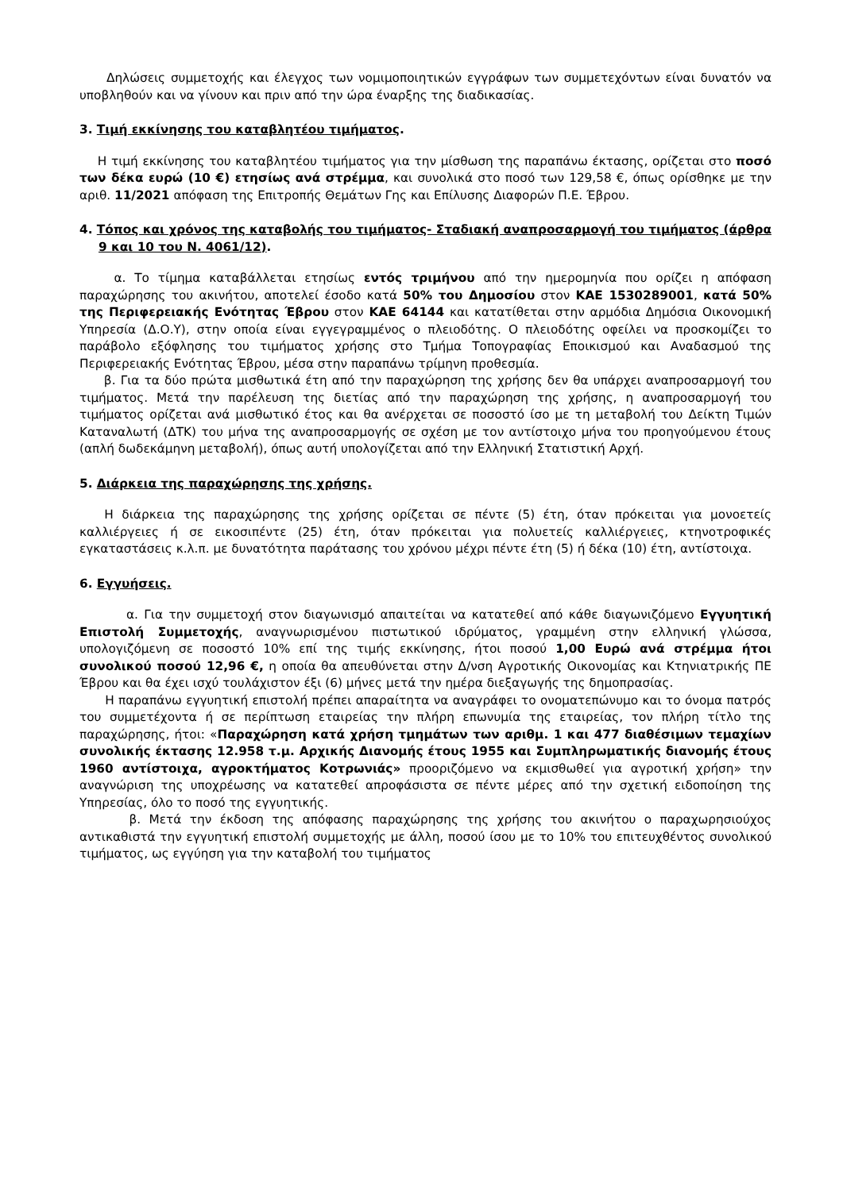Δηλώσεις συμμετοχής και έλεγχος των νομιμοποιητικών εγγράφων των συμμετεχόντων είναι δυνατόν να υποβληθούν και να γίνουν και πριν από την ώρα έναρξης της διαδικασίας.
3. Τιμή εκκίνησης του καταβλητέου τιμήματος.
Η τιμή εκκίνησης του καταβλητέου τιμήματος για την μίσθωση της παραπάνω έκτασης, ορίζεται στο ποσό των δέκα ευρώ (10 €) ετησίως ανά στρέμμα, και συνολικά στο ποσό των 129,58 €, όπως ορίσθηκε με την αριθ. 11/2021 απόφαση της Επιτροπής Θεμάτων Γης και Επίλυσης Διαφορών Π.Ε. Έβρου.
4. Τόπος και χρόνος της καταβολής του τιμήματος- Σταδιακή αναπροσαρμογή του τιμήματος (άρθρα 9 και 10 του Ν. 4061/12).
α. Το τίμημα καταβάλλεται ετησίως εντός τριμήνου από την ημερομηνία που ορίζει η απόφαση παραχώρησης του ακινήτου, αποτελεί έσοδο κατά 50% του Δημοσίου στον ΚΑΕ 1530289001, κατά 50% της Περιφερειακής Ενότητας Έβρου στον ΚΑΕ 64144 και κατατίθεται στην αρμόδια Δημόσια Οικονομική Υπηρεσία (Δ.Ο.Υ), στην οποία είναι εγγεγραμμένος ο πλειοδότης. Ο πλειοδότης οφείλει να προσκομίζει το παράβολο εξόφλησης του τιμήματος χρήσης στο Τμήμα Τοπογραφίας Εποικισμού και Αναδασμού της Περιφερειακής Ενότητας Έβρου, μέσα στην παραπάνω τρίμηνη προθεσμία.
β. Για τα δύο πρώτα μισθωτικά έτη από την παραχώρηση της χρήσης δεν θα υπάρχει αναπροσαρμογή του τιμήματος. Μετά την παρέλευση της διετίας από την παραχώρηση της χρήσης, η αναπροσαρμογή του τιμήματος ορίζεται ανά μισθωτικό έτος και θα ανέρχεται σε ποσοστό ίσο με τη μεταβολή του Δείκτη Τιμών Καταναλωτή (ΔΤΚ) του μήνα της αναπροσαρμογής σε σχέση με τον αντίστοιχο μήνα του προηγούμενου έτους (απλή δωδεκάμηνη μεταβολή), όπως αυτή υπολογίζεται από την Ελληνική Στατιστική Αρχή.
5. Διάρκεια της παραχώρησης της χρήσης.
Η διάρκεια της παραχώρησης της χρήσης ορίζεται σε πέντε (5) έτη, όταν πρόκειται για μονοετείς καλλιέργειες ή σε εικοσιπέντε (25) έτη, όταν πρόκειται για πολυετείς καλλιέργειες, κτηνοτροφικές εγκαταστάσεις κ.λ.π. με δυνατότητα παράτασης του χρόνου μέχρι πέντε έτη (5) ή δέκα (10) έτη, αντίστοιχα.
6. Εγγυήσεις.
α. Για την συμμετοχή στον διαγωνισμό απαιτείται να κατατεθεί από κάθε διαγωνιζόμενο Εγγυητική Επιστολή Συμμετοχής, αναγνωρισμένου πιστωτικού ιδρύματος, γραμμένη στην ελληνική γλώσσα, υπολογιζόμενη σε ποσοστό 10% επί της τιμής εκκίνησης, ήτοι ποσού 1,00 Ευρώ ανά στρέμμα ήτοι συνολικού ποσού 12,96 €, η οποία θα απευθύνεται στην Δ/νση Αγροτικής Οικονομίας και Κτηνιατρικής ΠΕ Έβρου και θα έχει ισχύ τουλάχιστον έξι (6) μήνες μετά την ημέρα διεξαγωγής της δημοπρασίας.
Η παραπάνω εγγυητική επιστολή πρέπει απαραίτητα να αναγράφει το ονοματεπώνυμο και το όνομα πατρός του συμμετέχοντα ή σε περίπτωση εταιρείας την πλήρη επωνυμία της εταιρείας, τον πλήρη τίτλο της παραχώρησης, ήτοι: «Παραχώρηση κατά χρήση τμημάτων των αριθμ. 1 και 477 διαθέσιμων τεμαχίων συνολικής έκτασης 12.958 τ.μ. Αρχικής Διανομής έτους 1955 και Συμπληρωματικής διανομής έτους 1960 αντίστοιχα, αγροκτήματος Κοτρωνιάς» προοριζόμενο να εκμισθωθεί για αγροτική χρήση» την αναγνώριση της υποχρέωσης να κατατεθεί απροφάσιστα σε πέντε μέρες από την σχετική ειδοποίηση της Υπηρεσίας, όλο το ποσό της εγγυητικής.
β. Μετά την έκδοση της απόφασης παραχώρησης της χρήσης του ακινήτου ο παραχωρησιούχος αντικαθιστά την εγγυητική επιστολή συμμετοχής με άλλη, ποσού ίσου με το 10% του επιτευχθέντος συνολικού τιμήματος, ως εγγύηση για την καταβολή του τιμήματος